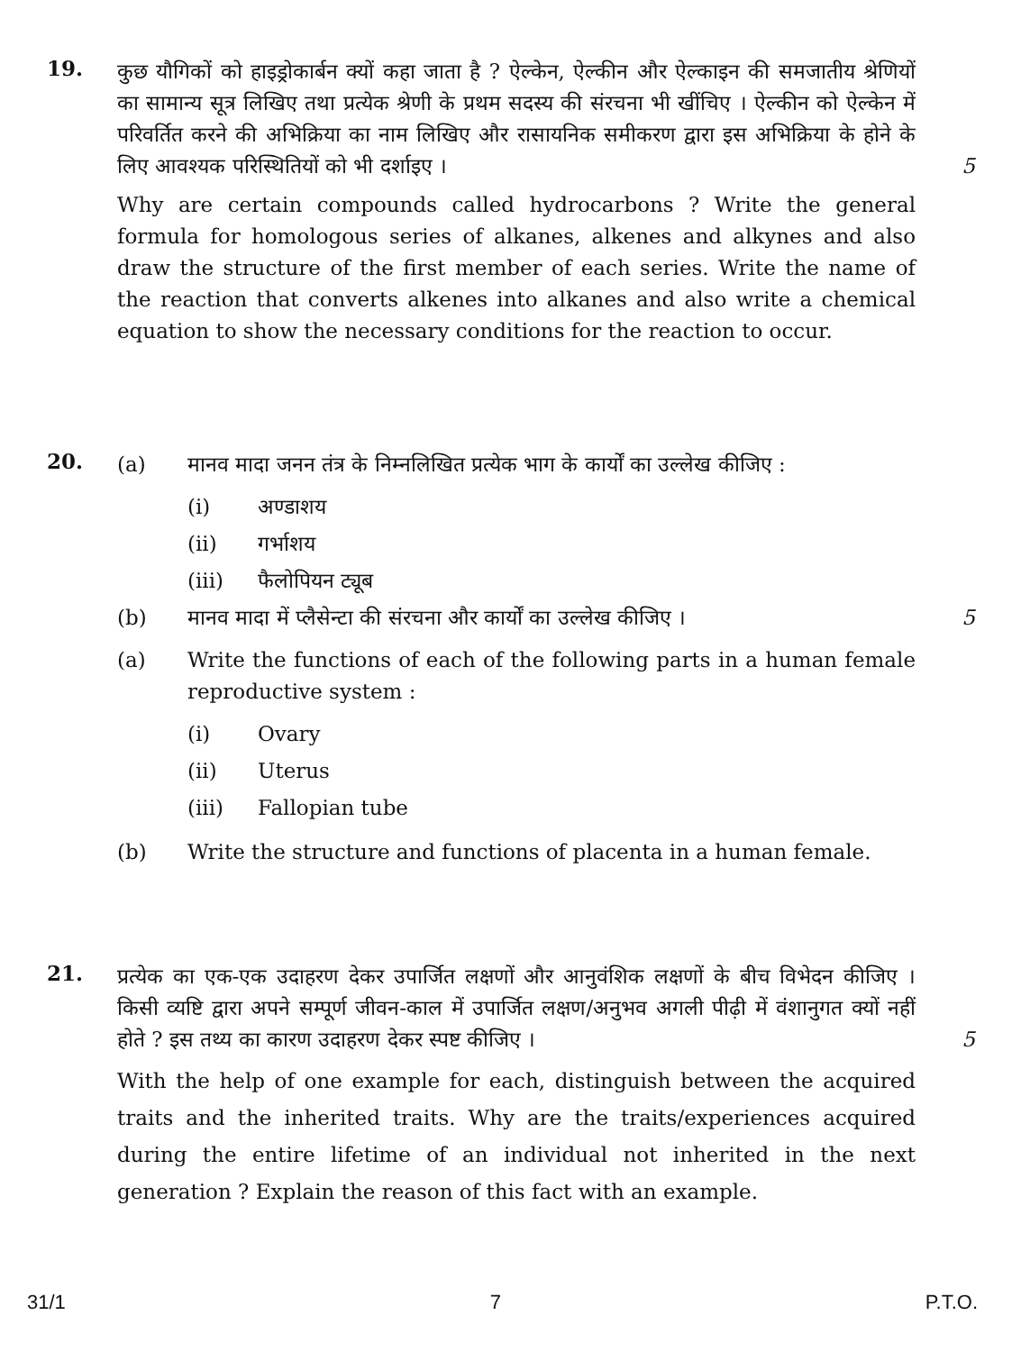19.
कुछ यौगिकों को हाइड्रोकार्बन क्यों कहा जाता है ? ऐल्केन, ऐल्कीन और ऐल्काइन की समजातीय श्रेणियों का सामान्य सूत्र लिखिए तथा प्रत्येक श्रेणी के प्रथम सदस्य की संरचना भी खींचिए । ऐल्कीन को ऐल्केन में परिवर्तित करने की अभिक्रिया का नाम लिखिए और रासायनिक समीकरण द्वारा इस अभिक्रिया के होने के लिए आवश्यक परिस्थितियों को भी दर्शाइए । 5
Why are certain compounds called hydrocarbons ? Write the general formula for homologous series of alkanes, alkenes and alkynes and also draw the structure of the first member of each series. Write the name of the reaction that converts alkenes into alkanes and also write a chemical equation to show the necessary conditions for the reaction to occur.
20.
(a) मानव मादा जनन तंत्र के निम्नलिखित प्रत्येक भाग के कार्यों का उल्लेख कीजिए :
(i) अण्डाशय
(ii) गर्भाशय
(iii) फैलोपियन ट्यूब
(b) मानव मादा में प्लैसेन्टा की संरचना और कार्यों का उल्लेख कीजिए । 5
(a) Write the functions of each of the following parts in a human female reproductive system :
(i) Ovary
(ii) Uterus
(iii) Fallopian tube
(b) Write the structure and functions of placenta in a human female.
21.
प्रत्येक का एक-एक उदाहरण देकर उपार्जित लक्षणों और आनुवंशिक लक्षणों के बीच विभेदन कीजिए । किसी व्यष्टि द्वारा अपने सम्पूर्ण जीवन-काल में उपार्जित लक्षण/अनुभव अगली पीढ़ी में वंशानुगत क्यों नहीं होते ? इस तथ्य का कारण उदाहरण देकर स्पष्ट कीजिए । 5
With the help of one example for each, distinguish between the acquired traits and the inherited traits. Why are the traits/experiences acquired during the entire lifetime of an individual not inherited in the next generation ? Explain the reason of this fact with an example.
31/1 7 P.T.O.